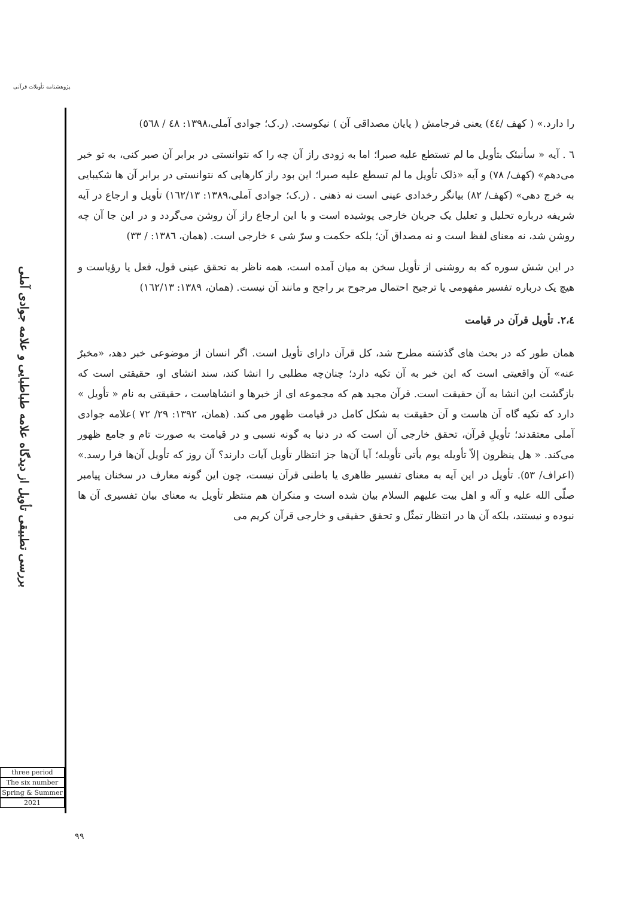پژوهشنامه تأویلات قرآنی
بررسی تطبیقی تأویل از دیدگاه علامه طباطبایی و علامه جوادی آملی
three period
The six number
Spring & Summer
2021
را دارد.» ( کهف /٤٤) یعنی فرجامش ( پایان مصداقی آن ) نیکوست. (ر.ک؛ جوادی آملی،١٣٩٨: ٤٨ / ٥٦٨)
٦ . آیه « سأنبئک بتأویل ما لم تستطع علیه صبرا؛ اما به زودی راز آن چه را که نتوانستی در برابر آن صبر کنی، به تو خبر می‌دهم» (کهف/ ٧٨) و آیه «ذلک تأویل ما لم تسطع علیه صبرا؛ این بود راز کارهایی که نتوانستی در برابر آن ها شکیبایی به خرج دهی» (کهف/ ٨٢) بیانگر رخدادی عینی است نه ذهنی . (ر.ک؛ جوادی آملی،١٣٨٩: ١٦٢/١٣) تأویل و ارجاع در آیه شریفه درباره تحلیل و تعلیل یک جریان خارجی پوشیده است و با این ارجاع راز آن روشن می‌گردد و در این جا آن چه روشن شد، نه معنای لفظ است و نه مصداق آن؛ بلکه حکمت و سرّ شی ء خارجی است. (همان، ١٣٨٦: / ٣٣)
در این شش سوره که به روشنی از تأویل سخن به میان آمده است، همه ناظر به تحقق عینی قول، فعل یا رؤیاست و هیچ یک درباره تفسیر مفهومی یا ترجیح احتمال مرجوح بر راجح و مانند آن نیست. (همان، ١٣٨٩: ١٦٢/١٣)
٢،٤. تأویل قرآن در قیامت
همان طور که در بحث های گذشته مطرح شد، کل قرآن دارای تأویل است. اگر انسان از موضوعی خبر دهد، «مخبرٌ عنه» آن واقعیتی است که این خبر به آن تکیه دارد؛ چنان‌چه مطلبی را انشا کند، سند انشای او، حقیقتی است که بازگشت این انشا به آن حقیقت است. قرآن مجید هم که مجموعه ای از خبرها و انشاهاست ، حقیقتی به نام « تأویل » دارد که تکیه گاه آن هاست و آن حقیقت به شکل کامل در قیامت ظهور می کند. (همان، ١٣٩٢: ٢٩/ ٧٢ )علامه جوادی آملی معتقدند؛ تأویلِ قرآن، تحقق خارجی آن است که در دنیا به گونه نسبی و در قیامت به صورت تام و جامع ظهور می‌کند. « هل ینظرون إلاّ تأویله یوم یأتی تأویله؛ آیا آن‌ها جز انتظار تأویل آیات دارند؟ آن روز که تأویل آن‌ها فرا رسد.» (اعراف/ ٥٣). تأویل در این آیه به معنای تفسیر ظاهری یا باطنی قرآن نیست، چون این گونه معارف در سخنان پیامبر صلّی الله علیه و آله و اهل بیت علیهم السلام بیان شده است و منکران هم منتظر تأویل به معنای بیان تفسیری آن ها نبوده و نیستند، بلکه آن ها در انتظار تمثّل و تحقق حقیقی و خارجی قرآن کریم می
٩٩